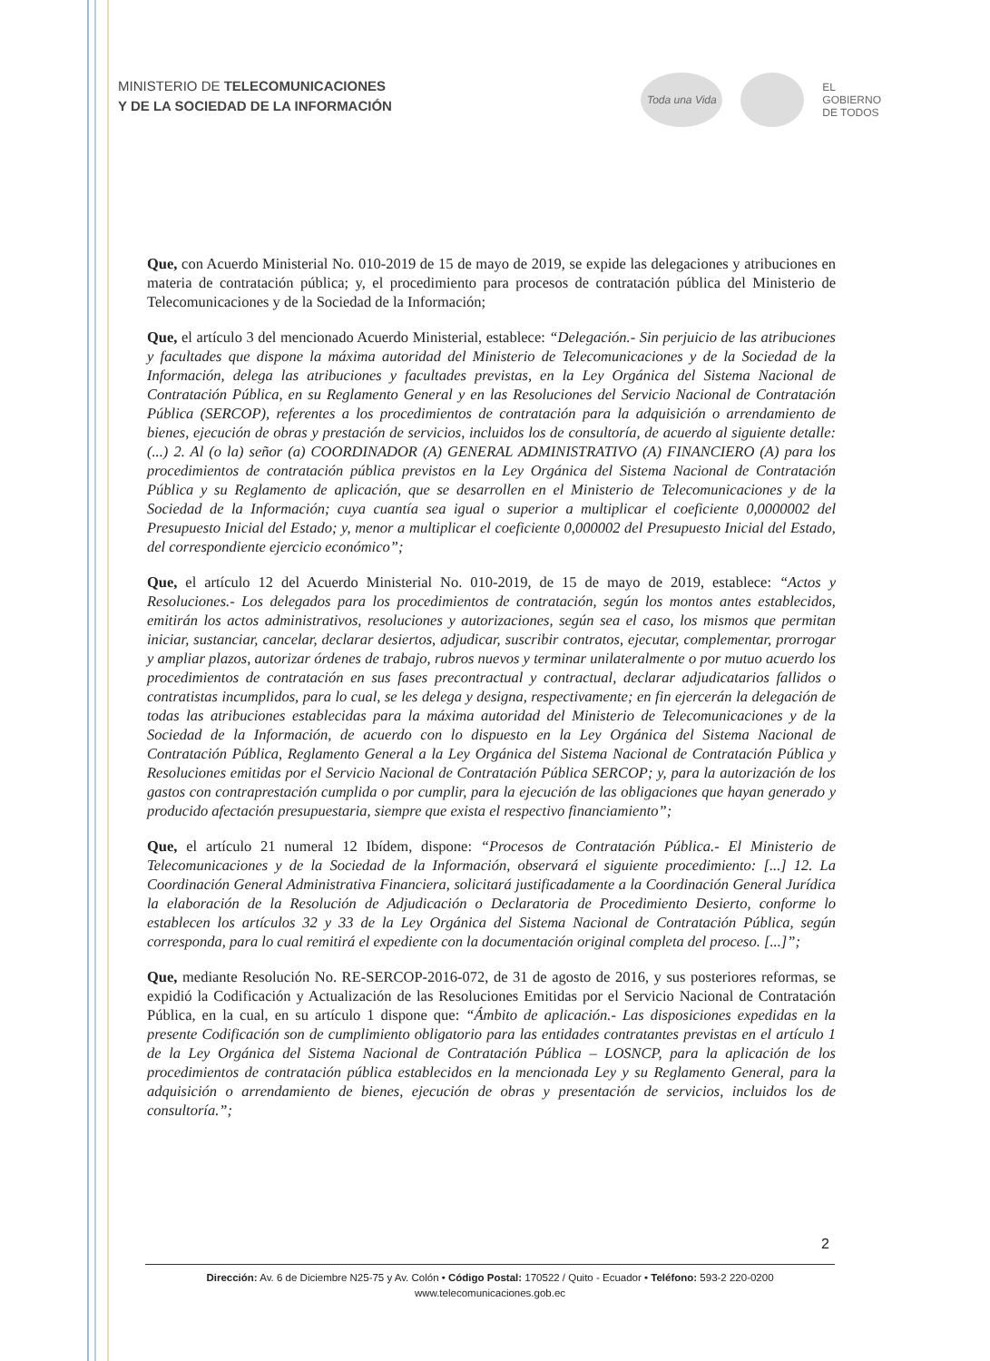MINISTERIO DE TELECOMUNICACIONES
Y DE LA SOCIEDAD DE LA INFORMACIÓN
Toda una Vida
EL
GOBIERNO
DE TODOS
Que, con Acuerdo Ministerial No. 010-2019 de 15 de mayo de 2019, se expide las delegaciones y atribuciones en materia de contratación pública; y, el procedimiento para procesos de contratación pública del Ministerio de Telecomunicaciones y de la Sociedad de la Información;
Que, el artículo 3 del mencionado Acuerdo Ministerial, establece: “Delegación.- Sin perjuicio de las atribuciones y facultades que dispone la máxima autoridad del Ministerio de Telecomunicaciones y de la Sociedad de la Información, delega las atribuciones y facultades previstas, en la Ley Orgánica del Sistema Nacional de Contratación Pública, en su Reglamento General y en las Resoluciones del Servicio Nacional de Contratación Pública (SERCOP), referentes a los procedimientos de contratación para la adquisición o arrendamiento de bienes, ejecución de obras y prestación de servicios, incluidos los de consultoría, de acuerdo al siguiente detalle: (...) 2. Al (o la) señor (a) COORDINADOR (A) GENERAL ADMINISTRATIVO (A) FINANCIERO (A) para los procedimientos de contratación pública previstos en la Ley Orgánica del Sistema Nacional de Contratación Pública y su Reglamento de aplicación, que se desarrollen en el Ministerio de Telecomunicaciones y de la Sociedad de la Información; cuya cuantía sea igual o superior a multiplicar el coeficiente 0,0000002 del Presupuesto Inicial del Estado; y, menor a multiplicar el coeficiente 0,000002 del Presupuesto Inicial del Estado, del correspondiente ejercicio económico”;
Que, el artículo 12 del Acuerdo Ministerial No. 010-2019, de 15 de mayo de 2019, establece: “Actos y Resoluciones.- Los delegados para los procedimientos de contratación, según los montos antes establecidos, emitirán los actos administrativos, resoluciones y autorizaciones, según sea el caso, los mismos que permitan iniciar, sustanciar, cancelar, declarar desiertos, adjudicar, suscribir contratos, ejecutar, complementar, prorrogar y ampliar plazos, autorizar órdenes de trabajo, rubros nuevos y terminar unilateralmente o por mutuo acuerdo los procedimientos de contratación en sus fases precontractual y contractual, declarar adjudicatarios fallidos o contratistas incumplidos, para lo cual, se les delega y designa, respectivamente; en fin ejercerán la delegación de todas las atribuciones establecidas para la máxima autoridad del Ministerio de Telecomunicaciones y de la Sociedad de la Información, de acuerdo con lo dispuesto en la Ley Orgánica del Sistema Nacional de Contratación Pública, Reglamento General a la Ley Orgánica del Sistema Nacional de Contratación Pública y Resoluciones emitidas por el Servicio Nacional de Contratación Pública SERCOP; y, para la autorización de los gastos con contraprestación cumplida o por cumplir, para la ejecución de las obligaciones que hayan generado y producido afectación presupuestaria, siempre que exista el respectivo financiamiento”;
Que, el artículo 21 numeral 12 Ibídem, dispone: “Procesos de Contratación Pública.- El Ministerio de Telecomunicaciones y de la Sociedad de la Información, observará el siguiente procedimiento: [...] 12. La Coordinación General Administrativa Financiera, solicitará justificadamente a la Coordinación General Jurídica la elaboración de la Resolución de Adjudicación o Declaratoria de Procedimiento Desierto, conforme lo establecen los artículos 32 y 33 de la Ley Orgánica del Sistema Nacional de Contratación Pública, según corresponda, para lo cual remitirá el expediente con la documentación original completa del proceso. [...]”;
Que, mediante Resolución No. RE-SERCOP-2016-072, de 31 de agosto de 2016, y sus posteriores reformas, se expidió la Codificación y Actualización de las Resoluciones Emitidas por el Servicio Nacional de Contratación Pública, en la cual, en su artículo 1 dispone que: “Ámbito de aplicación.- Las disposiciones expedidas en la presente Codificación son de cumplimiento obligatorio para las entidades contratantes previstas en el artículo 1 de la Ley Orgánica del Sistema Nacional de Contratación Pública – LOSNCP, para la aplicación de los procedimientos de contratación pública establecidos en la mencionada Ley y su Reglamento General, para la adquisición o arrendamiento de bienes, ejecución de obras y presentación de servicios, incluidos los de consultoría.”;
2
Dirección: Av. 6 de Diciembre N25-75 y Av. Colón • Código Postal: 170522 / Quito - Ecuador • Teléfono: 593-2 220-0200
www.telecomunicaciones.gob.ec